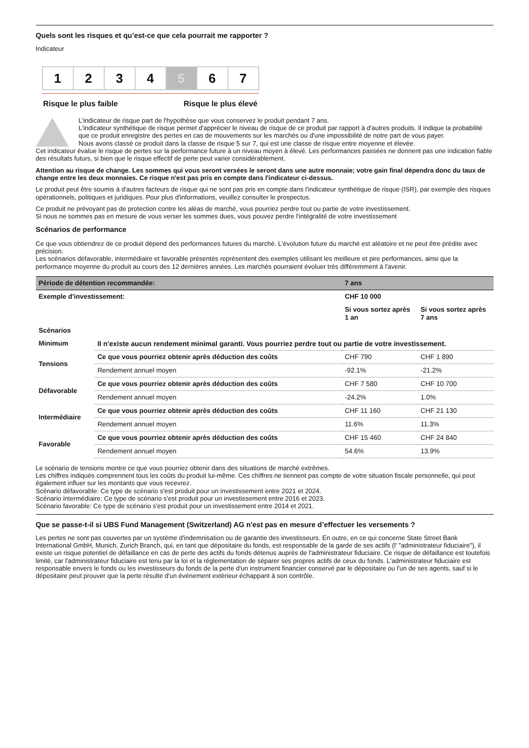Quels sont les risques et qu’est-ce que cela pourrait me rapporter ?
Indicateur
1 2 3 4 5 6 7
Risque le plus faible Risque le plus élevé
L'indicateur de risque part de l'hypothèse que vous conservez le produit pendant 7 ans.
L'indicateur synthétique de risque permet d'apprécier le niveau de risque de ce produit par rapport à d'autres produits. Il indique la probabilité que ce produit enregistre des pertes en cas de mouvements sur les marchés ou d'une impossibilité de notre part de vous payer.
Nous avons classé ce produit dans la classe de risque 5 sur 7, qui est une classe de risque entre moyenne et élevée.
Cet indicateur évalue le risque de pertes sur la performance future à un niveau moyen à élevé. Les performances passées ne donnent pas une indication fiable des résultats futurs, si bien que le risque effectif de perte peut varier considérablement.
Attention au risque de change. Les sommes qui vous seront versées le seront dans une autre monnaie; votre gain final dépendra donc du taux de change entre les deux monnaies. Ce risque n'est pas pris en compte dans l'indicateur ci-dessus.
Le produit peut être soumis à d'autres facteurs de risque qui ne sont pas pris en compte dans l'indicateur synthétique de risque (ISR), par exemple des risques opérationnels, politiques et juridiques. Pour plus d'informations, veuillez consulter le prospectus.
Ce produit ne prévoyant pas de protection contre les aléas de marché, vous pourriez perdre tout ou partie de votre investissement.
Si nous ne sommes pas en mesure de vous verser les sommes dues, vous pouvez perdre l'intégralité de votre investissement
Scénarios de performance
Ce que vous obtiendrez de ce produit dépend des performances futures du marché. L'évolution future du marché est aléatoire et ne peut être prédite avec précision.
Les scénarios défavorable, intermédiaire et favorable présentés représentent des exemples utilisant les meilleure et pire performances, ainsi que la performance moyenne du produit au cours des 12 dernières années. Les marchés pourraient évoluer très différemment à l'avenir.
| Période de détention recommandée: | | 7 ans | |
| --- | --- | --- | --- |
| Exemple d'investissement: | | CHF 10 000 | |
| | | Si vous sortez après 1 an | Si vous sortez après 7 ans |
| Scénarios | | | |
| Minimum | Il n'existe aucun rendement minimal garanti. Vous pourriez perdre tout ou partie de votre investissement. | | |
| Tensions | Ce que vous pourriez obtenir après déduction des coûts | CHF 790 | CHF 1 890 |
| | Rendement annuel moyen | -92.1% | -21.2% |
| Défavorable | Ce que vous pourriez obtenir après déduction des coûts | CHF 7 580 | CHF 10 700 |
| | Rendement annuel moyen | -24.2% | 1.0% |
| Intermédiaire | Ce que vous pourriez obtenir après déduction des coûts | CHF 11 160 | CHF 21 130 |
| | Rendement annuel moyen | 11.6% | 11.3% |
| Favorable | Ce que vous pourriez obtenir après déduction des coûts | CHF 15 460 | CHF 24 840 |
| | Rendement annuel moyen | 54.6% | 13.9% |
Le scénario de tensions montre ce que vous pourriez obtenir dans des situations de marché extrêmes.
Les chiffres indiqués comprennent tous les coûts du produit lui-même. Ces chiffres ne tiennent pas compte de votre situation fiscale personnelle, qui peut également influer sur les montants que vous recevrez.
Scénario défavorable: Ce type de scénario s'est produit pour un investissement entre 2021 et 2024.
Scénario intermédiaire: Ce type de scénario s'est produit pour un investissement entre 2016 et 2023.
Scénario favorable: Ce type de scénario s'est produit pour un investissement entre 2014 et 2021.
Que se passe-t-il si UBS Fund Management (Switzerland) AG n'est pas en mesure d’effectuer les versements ?
Les pertes ne sont pas couvertes par un système d'indemnisation ou de garantie des investisseurs. En outre, en ce qui concerne State Street Bank International GmbH, Munich, Zurich Branch, qui, en tant que dépositaire du fonds, est responsable de la garde de ses actifs (l' "administrateur fiduciaire"), il existe un risque potentiel de défaillance en cas de perte des actifs du fonds détenus auprès de l'administrateur fiduciaire. Ce risque de défaillance est toutefois limité, car l'administrateur fiduciaire est tenu par la loi et la réglementation de séparer ses propres actifs de ceux du fonds. L'administrateur fiduciaire est responsable envers le fonds ou les investisseurs du fonds de la perte d'un instrument financier conservé par le dépositaire ou l'un de ses agents, sauf si le dépositaire peut prouver que la perte résulte d'un événement extérieur échappant à son contrôle.